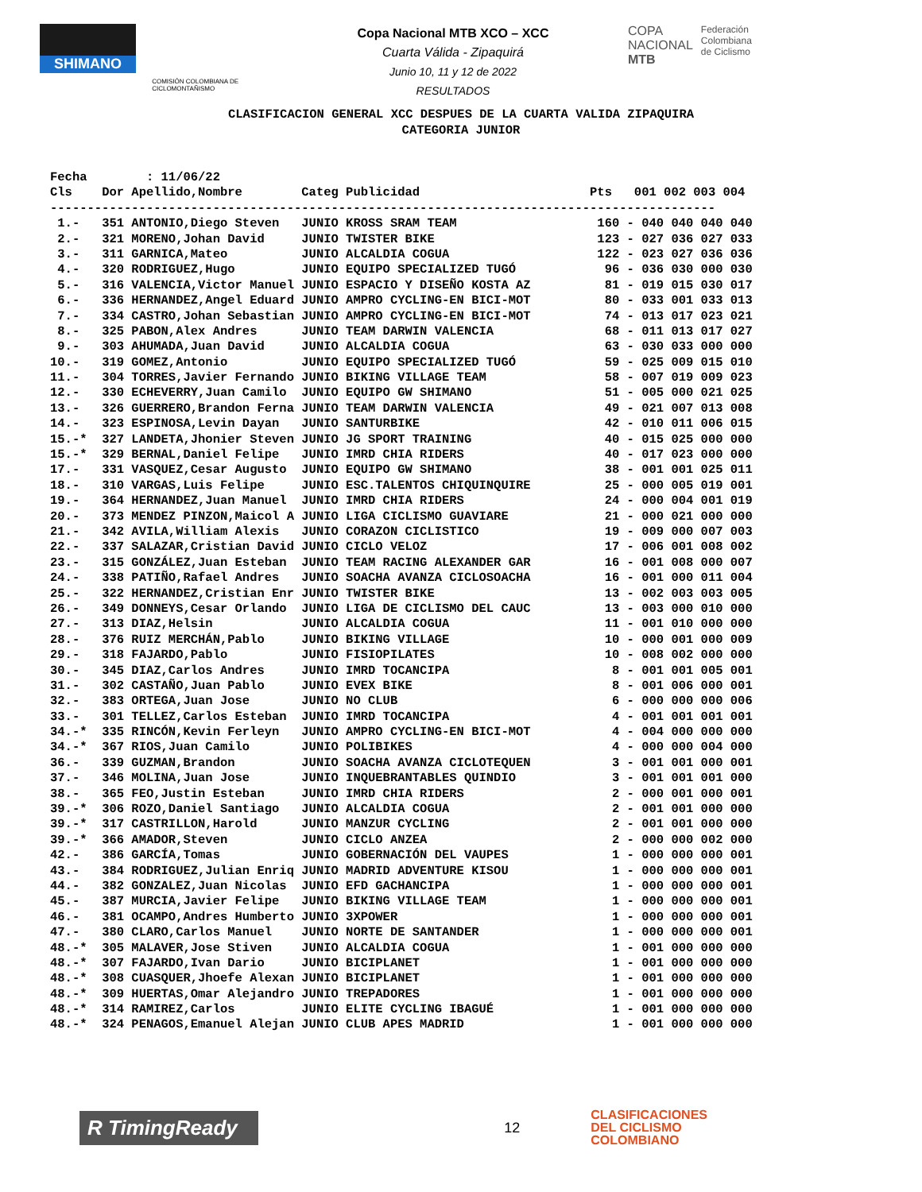SHIMANO
COMISIÓN COLOMBIANA DE CICLOMONTAÑISMO
Copa Nacional MTB XCO – XCC
Cuarta Válida - Zipaquirá
Junio 10, 11 y 12 de 2022
RESULTADOS
COPA
NACIONAL
MTB
Federación
Colombiana
de Ciclismo
CLASIFICACION GENERAL XCC DESPUES DE LA CUARTA VALIDA ZIPAQUIRA
CATEGORIA JUNIOR
| Fecha : 11/06/22 | | | | | | |
| Cls | Dor | Apellido,Nombre | Categ | Publicidad | Pts | 001 002 003 004 |
| ------------------------------------------------------------------------------------------ | | | | | | |
| 1.- | 351 | ANTONIO,Diego Steven | JUNIO | KROSS SRAM TEAM | 160 | - 040 040 040 040 |
| 2.- | 321 | MORENO,Johan David | JUNIO | TWISTER BIKE | 123 | - 027 036 027 033 |
| 3.- | 311 | GARNICA,Mateo | JUNIO | ALCALDIA COGUA | 122 | - 023 027 036 036 |
| 4.- | 320 | RODRIGUEZ,Hugo | JUNIO | EQUIPO SPECIALIZED TUGÓ | 96 | - 036 030 000 030 |
| 5.- | 316 | VALENCIA,Victor Manuel | JUNIO | ESPACIO Y DISEÑO KOSTA AZ | 81 | - 019 015 030 017 |
| 6.- | 336 | HERNANDEZ,Angel Eduard | JUNIO | AMPRO CYCLING-EN BICI-MOT | 80 | - 033 001 033 013 |
| 7.- | 334 | CASTRO,Johan Sebastian | JUNIO | AMPRO CYCLING-EN BICI-MOT | 74 | - 013 017 023 021 |
| 8.- | 325 | PABON,Alex Andres | JUNIO | TEAM DARWIN VALENCIA | 68 | - 011 013 017 027 |
| 9.- | 303 | AHUMADA,Juan David | JUNIO | ALCALDIA COGUA | 63 | - 030 033 000 000 |
| 10.- | 319 | GOMEZ,Antonio | JUNIO | EQUIPO SPECIALIZED TUGÓ | 59 | - 025 009 015 010 |
| 11.- | 304 | TORRES,Javier Fernando | JUNIO | BIKING VILLAGE TEAM | 58 | - 007 019 009 023 |
| 12.- | 330 | ECHEVERRY,Juan Camilo | JUNIO | EQUIPO GW SHIMANO | 51 | - 005 000 021 025 |
| 13.- | 326 | GUERRERO,Brandon Ferna | JUNIO | TEAM DARWIN VALENCIA | 49 | - 021 007 013 008 |
| 14.- | 323 | ESPINOSA,Levin Dayan | JUNIO | SANTURBIKE | 42 | - 010 011 006 015 |
| 15.-* | 327 | LANDETA,Jhonier Steven | JUNIO | JG SPORT TRAINING | 40 | - 015 025 000 000 |
| 15.-* | 329 | BERNAL,Daniel Felipe | JUNIO | IMRD CHIA RIDERS | 40 | - 017 023 000 000 |
| 17.- | 331 | VASQUEZ,Cesar Augusto | JUNIO | EQUIPO GW SHIMANO | 38 | - 001 001 025 011 |
| 18.- | 310 | VARGAS,Luis Felipe | JUNIO | ESC.TALENTOS CHIQUINQUIRE | 25 | - 000 005 019 001 |
| 19.- | 364 | HERNANDEZ,Juan Manuel | JUNIO | IMRD CHIA RIDERS | 24 | - 000 004 001 019 |
| 20.- | 373 | MENDEZ PINZON,Maicol A | JUNIO | LIGA CICLISMO GUAVIARE | 21 | - 000 021 000 000 |
| 21.- | 342 | AVILA,William Alexis | JUNIO | CORAZON CICLISTICO | 19 | - 009 000 007 003 |
| 22.- | 337 | SALAZAR,Cristian David | JUNIO | CICLO VELOZ | 17 | - 006 001 008 002 |
| 23.- | 315 | GONZÁLEZ,Juan Esteban | JUNIO | TEAM RACING ALEXANDER GAR | 16 | - 001 008 000 007 |
| 24.- | 338 | PATIÑO,Rafael Andres | JUNIO | SOACHA AVANZA CICLOSOACHA | 16 | - 001 000 011 004 |
| 25.- | 322 | HERNANDEZ,Cristian Enr | JUNIO | TWISTER BIKE | 13 | - 002 003 003 005 |
| 26.- | 349 | DONNEYS,Cesar Orlando | JUNIO | LIGA DE CICLISMO DEL CAUC | 13 | - 003 000 010 000 |
| 27.- | 313 | DIAZ,Helsin | JUNIO | ALCALDIA COGUA | 11 | - 001 010 000 000 |
| 28.- | 376 | RUIZ MERCHÁN,Pablo | JUNIO | BIKING VILLAGE | 10 | - 000 001 000 009 |
| 29.- | 318 | FAJARDO,Pablo | JUNIO | FISIOPILATES | 10 | - 008 002 000 000 |
| 30.- | 345 | DIAZ,Carlos Andres | JUNIO | IMRD TOCANCIPA | 8 | - 001 001 005 001 |
| 31.- | 302 | CASTAÑO,Juan Pablo | JUNIO | EVEX BIKE | 8 | - 001 006 000 001 |
| 32.- | 383 | ORTEGA,Juan Jose | JUNIO | NO CLUB | 6 | - 000 000 000 006 |
| 33.- | 301 | TELLEZ,Carlos Esteban | JUNIO | IMRD TOCANCIPA | 4 | - 001 001 001 001 |
| 34.-* | 335 | RINCÓN,Kevin Ferleyn | JUNIO | AMPRO CYCLING-EN BICI-MOT | 4 | - 004 000 000 000 |
| 34.-* | 367 | RIOS,Juan Camilo | JUNIO | POLIBIKES | 4 | - 000 000 004 000 |
| 36.- | 339 | GUZMAN,Brandon | JUNIO | SOACHA AVANZA CICLOTEQUEN | 3 | - 001 001 000 001 |
| 37.- | 346 | MOLINA,Juan Jose | JUNIO | INQUEBRANTABLES QUINDIO | 3 | - 001 001 001 000 |
| 38.- | 365 | FEO,Justin Esteban | JUNIO | IMRD CHIA RIDERS | 2 | - 000 001 000 001 |
| 39.-* | 306 | ROZO,Daniel Santiago | JUNIO | ALCALDIA COGUA | 2 | - 001 001 000 000 |
| 39.-* | 317 | CASTRILLON,Harold | JUNIO | MANZUR CYCLING | 2 | - 001 001 000 000 |
| 39.-* | 366 | AMADOR,Steven | JUNIO | CICLO ANZEA | 2 | - 000 000 002 000 |
| 42.- | 386 | GARCÍA,Tomas | JUNIO | GOBERNACIÓN DEL VAUPES | 1 | - 000 000 000 001 |
| 43.- | 384 | RODRIGUEZ,Julian Enriq | JUNIO | MADRID ADVENTURE KISOU | 1 | - 000 000 000 001 |
| 44.- | 382 | GONZALEZ,Juan Nicolas | JUNIO | EFD GACHANCIPA | 1 | - 000 000 000 001 |
| 45.- | 387 | MURCIA,Javier Felipe | JUNIO | BIKING VILLAGE TEAM | 1 | - 000 000 000 001 |
| 46.- | 381 | OCAMPO,Andres Humberto | JUNIO | 3XPOWER | 1 | - 000 000 000 001 |
| 47.- | 380 | CLARO,Carlos Manuel | JUNIO | NORTE DE SANTANDER | 1 | - 000 000 000 001 |
| 48.-* | 305 | MALAVER,Jose Stiven | JUNIO | ALCALDIA COGUA | 1 | - 001 000 000 000 |
| 48.-* | 307 | FAJARDO,Ivan Dario | JUNIO | BICIPLANET | 1 | - 001 000 000 000 |
| 48.-* | 308 | CUASQUER,Jhoefe Alexan | JUNIO | BICIPLANET | 1 | - 001 000 000 000 |
| 48.-* | 309 | HUERTAS,Omar Alejandro | JUNIO | TREPADORES | 1 | - 001 000 000 000 |
| 48.-* | 314 | RAMIREZ,Carlos | JUNIO | ELITE CYCLING IBAGUÉ | 1 | - 001 000 000 000 |
| 48.-* | 324 | PENAGOS,Emanuel Alejan | JUNIO | CLUB APES MADRID | 1 | - 001 000 000 000 |
R TimingReady
12
CLASIFICACIONES
DEL CICLISMO
COLOMBIANO